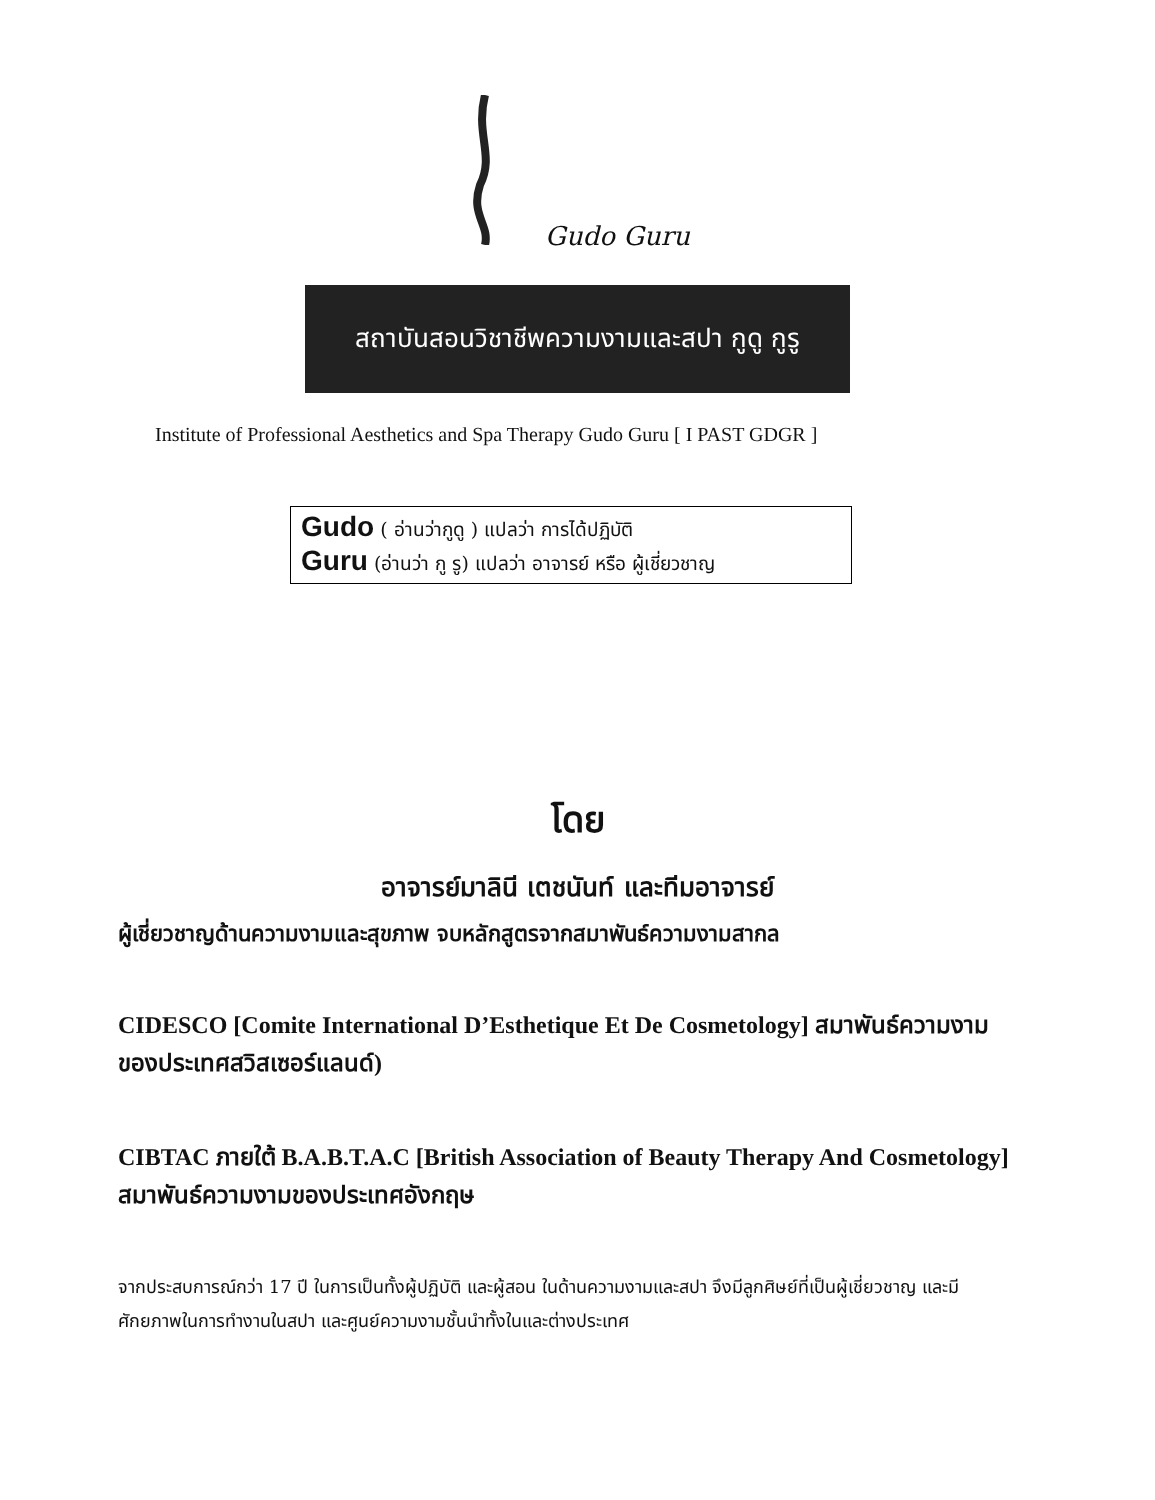Gudo Guru
สถาบันสอนวิชาชีพความงามและสปา กูดู กูรู
Institute of Professional Aesthetics and Spa Therapy Gudo Guru [ I PAST GDGR ]
Gudo ( อ่านว่ากูดู ) แปลว่า การได้ปฏิบัติ
Guru (อ่านว่า กู รู) แปลว่า อาจารย์ หรือ ผู้เชี่ยวชาญ
โดย
อาจารย์มาลินี เตชนันท์ และทีมอาจารย์
ผู้เชี่ยวชาญด้านความงามและสุขภาพ จบหลักสูตรจากสมาพันธ์ความงามสากล
CIDESCO [Comite International D’Esthetique Et De Cosmetology] สมาพันธ์ความงามของประเทศสวิสเซอร์แลนด์)
CIBTAC ภายใต้ B.A.B.T.A.C [British Association of Beauty Therapy And Cosmetology] สมาพันธ์ความงามของประเทศอังกฤษ
จากประสบการณ์กว่า 17 ปี ในการเป็นทั้งผู้ปฏิบัติ และผู้สอน ในด้านความงามและสปา จึงมีลูกศิษย์ที่เป็นผู้เชี่ยวชาญ และมีศักยภาพในการทำงานในสปา และศูนย์ความงามชั้นนำทั้งในและต่างประเทศ